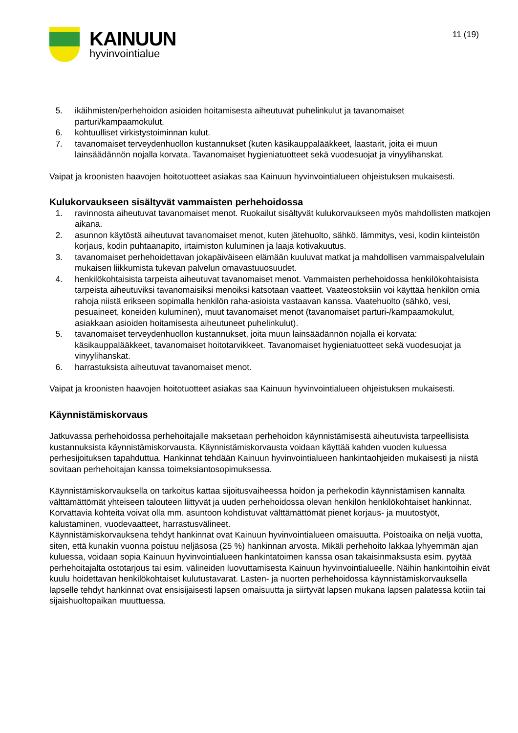KAINUUN
hyvinvointialue
11 (19)
5. ikäihmisten/perhehoidon asioiden hoitamisesta aiheutuvat puhelinkulut ja tavanomaiset parturi/kampaamokulut,
6. kohtuulliset virkistystoiminnan kulut.
7. tavanomaiset terveydenhuollon kustannukset (kuten käsikauppalääkkeet, laastarit, joita ei muun lainsäädännön nojalla korvata. Tavanomaiset hygieniatuotteet sekä vuodesuojat ja vinyylihanskat.
Vaipat ja kroonisten haavojen hoitotuotteet asiakas saa Kainuun hyvinvointialueen ohjeistuksen mukaisesti.
Kulukorvaukseen sisältyvät vammaisten perhehoidossa
1. ravinnosta aiheutuvat tavanomaiset menot. Ruokailut sisältyvät kulukorvaukseen myös mahdollisten matkojen aikana.
2. asunnon käytöstä aiheutuvat tavanomaiset menot, kuten jätehuolto, sähkö, lämmitys, vesi, kodin kiinteistön korjaus, kodin puhtaanapito, irtaimiston kuluminen ja laaja kotivakuutus.
3. tavanomaiset perhehoidettavan jokapäiväiseen elämään kuuluvat matkat ja mahdollisen vammaispalvelulain mukaisen liikkumista tukevan palvelun omavastuuosuudet.
4. henkilökohtaisista tarpeista aiheutuvat tavanomaiset menot. Vammaisten perhehoidossa henkilökohtaisista tarpeista aiheutuviksi tavanomaisiksi menoiksi katsotaan vaatteet. Vaateostoksiin voi käyttää henkilön omia rahoja niistä erikseen sopimalla henkilön raha-asioista vastaavan kanssa. Vaatehuolto (sähkö, vesi, pesuaineet, koneiden kuluminen), muut tavanomaiset menot (tavanomaiset parturi-/kampaamokulut, asiakkaan asioiden hoitamisesta aiheutuneet puhelinkulut).
5. tavanomaiset terveydenhuollon kustannukset, joita muun lainsäädännön nojalla ei korvata: käsikauppalääkkeet, tavanomaiset hoitotarvikkeet. Tavanomaiset hygieniatuotteet sekä vuodesuojat ja vinyylihanskat.
6. harrastuksista aiheutuvat tavanomaiset menot.
Vaipat ja kroonisten haavojen hoitotuotteet asiakas saa Kainuun hyvinvointialueen ohjeistuksen mukaisesti.
Käynnistämiskorvaus
Jatkuvassa perhehoidossa perhehoitajalle maksetaan perhehoidon käynnistämisestä aiheutuvista tarpeellisista kustannuksista käynnistämiskorvausta. Käynnistämiskorvausta voidaan käyttää kahden vuoden kuluessa perhesijoituksen tapahduttua. Hankinnat tehdään Kainuun hyvinvointialueen hankintaohjeiden mukaisesti ja niistä sovitaan perhehoitajan kanssa toimeksiantosopimuksessa.
Käynnistämiskorvauksella on tarkoitus kattaa sijoitusvaiheessa hoidon ja perhekodin käynnistämisen kannalta välttämättömät yhteiseen talouteen liittyvät ja uuden perhehoidossa olevan henkilön henkilökohtaiset hankinnat. Korvattavia kohteita voivat olla mm. asuntoon kohdistuvat välttämättömät pienet korjaus- ja muutostyöt, kalustaminen, vuodevaatteet, harrastusvälineet.
Käynnistämiskorvauksena tehdyt hankinnat ovat Kainuun hyvinvointialueen omaisuutta. Poistoaika on neljä vuotta, siten, että kunakin vuonna poistuu neljäsosa (25 %) hankinnan arvosta. Mikäli perhehoito lakkaa lyhyemmän ajan kuluessa, voidaan sopia Kainuun hyvinvointialueen hankintatoimen kanssa osan takaisinmaksusta esim. pyytää perhehoitajalta ostotarjous tai esim. välineiden luovuttamisesta Kainuun hyvinvointialueelle. Näihin hankintoihin eivät kuulu hoidettavan henkilökohtaiset kulutustavarat. Lasten- ja nuorten perhehoidossa käynnistämiskorvauksella lapselle tehdyt hankinnat ovat ensisijaisesti lapsen omaisuutta ja siirtyvät lapsen mukana lapsen palatessa kotiin tai sijaishuoltopaikan muuttuessa.